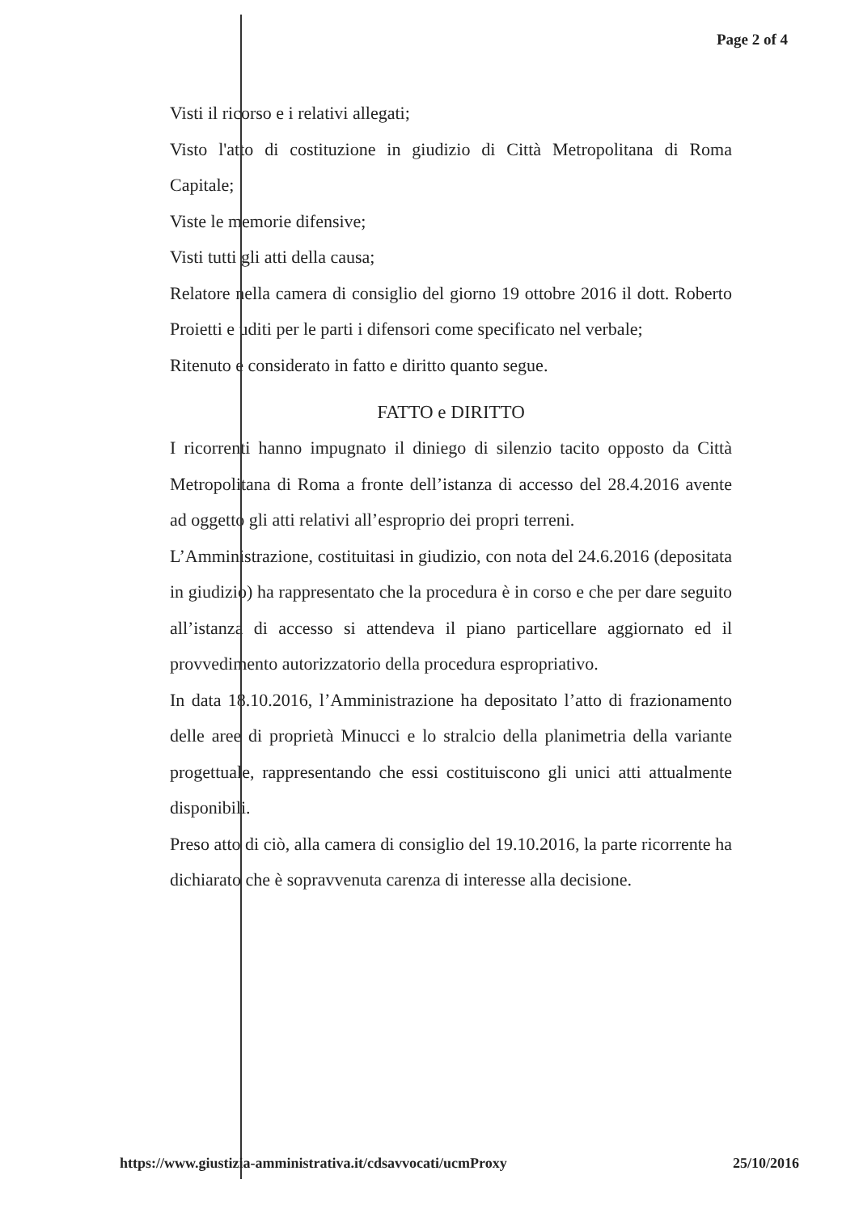Page 2 of 4
Visti il ricorso e i relativi allegati;
Visto l'atto di costituzione in giudizio di Città Metropolitana di Roma Capitale;
Viste le memorie difensive;
Visti tutti gli atti della causa;
Relatore nella camera di consiglio del giorno 19 ottobre 2016 il dott. Roberto Proietti e uditi per le parti i difensori come specificato nel verbale;
Ritenuto e considerato in fatto e diritto quanto segue.
FATTO e DIRITTO
I ricorrenti hanno impugnato il diniego di silenzio tacito opposto da Città Metropolitana di Roma a fronte dell’istanza di accesso del 28.4.2016 avente ad oggetto gli atti relativi all’esproprio dei propri terreni.
L’Amministrazione, costituitasi in giudizio, con nota del 24.6.2016 (depositata in giudizio) ha rappresentato che la procedura è in corso e che per dare seguito all’istanza di accesso si attendeva il piano particellare aggiornato ed il provvedimento autorizzatorio della procedura espropriativo.
In data 18.10.2016, l’Amministrazione ha depositato l’atto di frazionamento delle aree di proprietà Minucci e lo stralcio della planimetria della variante progettuale, rappresentando che essi costituiscono gli unici atti attualmente disponibili.
Preso atto di ciò, alla camera di consiglio del 19.10.2016, la parte ricorrente ha dichiarato che è sopravvenuta carenza di interesse alla decisione.
https://www.giustizia-amministrativa.it/cdsavvocati/ucmProxy 25/10/2016